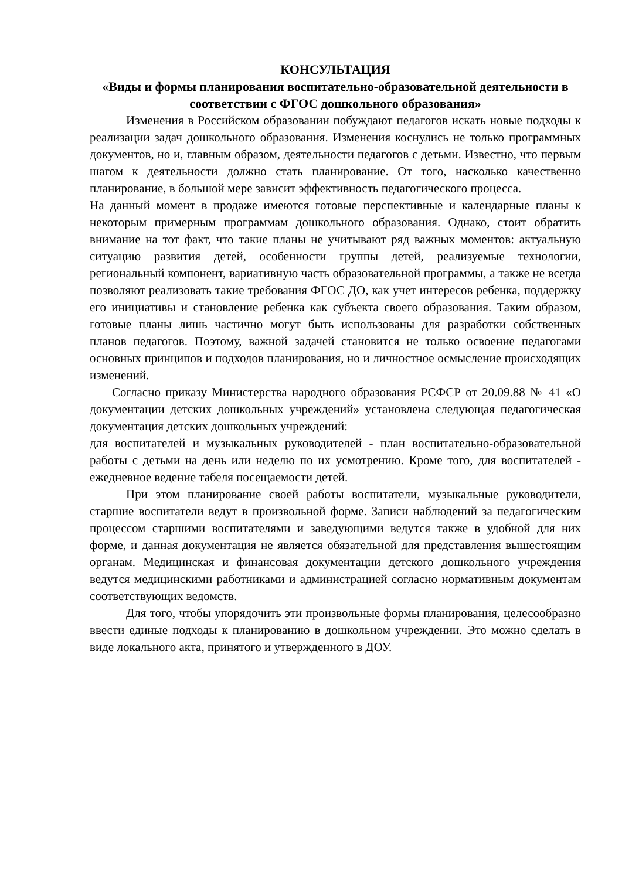КОНСУЛЬТАЦИЯ
«Виды и формы планирования воспитательно-образовательной деятельности в соответствии с ФГОС дошкольного образования»
Изменения в Российском образовании побуждают педагогов искать новые подходы к реализации задач дошкольного образования. Изменения коснулись не только программных документов, но и, главным образом, деятельности педагогов с детьми. Известно, что первым шагом к деятельности должно стать планирование. От того, насколько качественно планирование, в большой мере зависит эффективность педагогического процесса.
На данный момент в продаже имеются готовые перспективные и календарные планы к некоторым примерным программам дошкольного образования. Однако, стоит обратить внимание на тот факт, что такие планы не учитывают ряд важных моментов: актуальную ситуацию развития детей, особенности группы детей, реализуемые технологии, региональный компонент, вариативную часть образовательной программы, а также не всегда позволяют реализовать такие требования ФГОС ДО, как учет интересов ребенка, поддержку его инициативы и становление ребенка как субъекта своего образования. Таким образом, готовые планы лишь частично могут быть использованы для разработки собственных планов педагогов. Поэтому, важной задачей становится не только освоение педагогами основных принципов и подходов планирования, но и личностное осмысление происходящих изменений.
Согласно приказу Министерства народного образования РСФСР от 20.09.88 № 41 «О документации детских дошкольных учреждений» установлена следующая педагогическая документация детских дошкольных учреждений:
для воспитателей и музыкальных руководителей - план воспитательно-образовательной работы с детьми на день или неделю по их усмотрению. Кроме того, для воспитателей - ежедневное ведение табеля посещаемости детей.
При этом планирование своей работы воспитатели, музыкальные руководители, старшие воспитатели ведут в произвольной форме. Записи наблюдений за педагогическим процессом старшими воспитателями и заведующими ведутся также в удобной для них форме, и данная документация не является обязательной для представления вышестоящим органам. Медицинская и финансовая документации детского дошкольного учреждения ведутся медицинскими работниками и администрацией согласно нормативным документам соответствующих ведомств.
Для того, чтобы упорядочить эти произвольные формы планирования, целесообразно ввести единые подходы к планированию в дошкольном учреждении. Это можно сделать в виде локального акта, принятого и утвержденного в ДОУ.